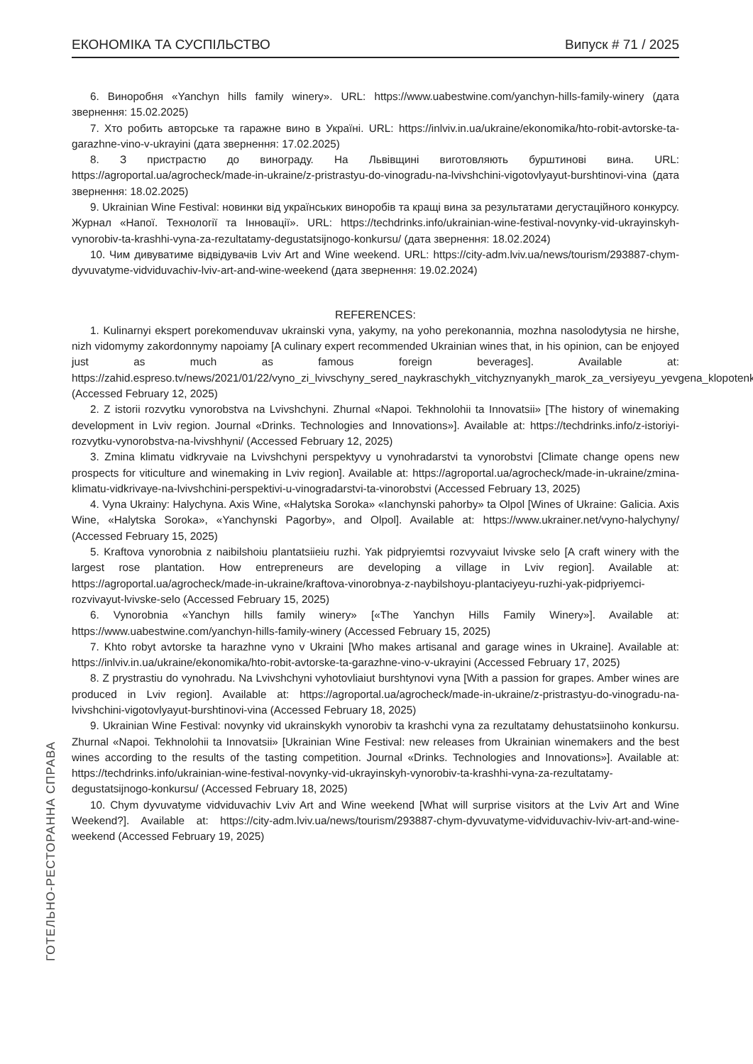ЕКОНОМІКА ТА СУСПІЛЬСТВО Випуск # 71 / 2025
6. Виноробня «Yanchyn hills family winery». URL: https://www.uabestwine.com/yanchyn-hills-family-winery (дата звернення: 15.02.2025)
7. Хто робить авторське та гаражне вино в Україні. URL: https://inlviv.in.ua/ukraine/ekonomika/hto-robit-avtorske-ta-garazhne-vino-v-ukrayini (дата звернення: 17.02.2025)
8. З пристрастю до винограду. На Львівщині виготовляють бурштинові вина. URL: https://agroportal.ua/agrocheck/made-in-ukraine/z-pristrastyu-do-vinogradu-na-lvivshchini-vigotovlyayut-burshtinovi-vina (дата звернення: 18.02.2025)
9. Ukrainian Wine Festival: новинки від українських виноробів та кращі вина за результатами дегустаційного конкурсу. Журнал «Напої. Технології та Інновації». URL: https://techdrinks.info/ukrainian-wine-festival-novynky-vid-ukrayinskyh-vynorobiv-ta-krashhi-vyna-za-rezultatamy-degustatsijnogo-konkursu/ (дата звернення: 18.02.2024)
10. Чим дивуватиме відвідувачів Lviv Art and Wine weekend. URL: https://city-adm.lviv.ua/news/tourism/293887-chym-dyvuvatyme-vidviduvachiv-lviv-art-and-wine-weekend (дата звернення: 19.02.2024)
REFERENCES:
1. Kulinarnyi ekspert porekomenduvav ukrainski vyna, yakymy, na yoho perekonannia, mozhna nasolodytysia ne hirshe, nizh vidomymy zakordonnymy napoiamy [A culinary expert recommended Ukrainian wines that, in his opinion, can be enjoyed just as much as famous foreign beverages]. Available at: https://zahid.espreso.tv/news/2021/01/22/vyno_zi_lvivschyny_sered_naykraschykh_vitchyznyanykh_marok_za_versiyeyu_yevgena_klopotenka (Accessed February 12, 2025)
2. Z istorii rozvytku vynorobstva na Lvivshchyni. Zhurnal «Napoi. Tekhnolohii ta Innovatsii» [The history of winemaking development in Lviv region. Journal «Drinks. Technologies and Innovations»]. Available at: https://techdrinks.info/z-istoriyi-rozvytku-vynorobstva-na-lvivshhyni/ (Accessed February 12, 2025)
3. Zmina klimatu vidkryvaie na Lvivshchyni perspektyvy u vynohradarstvi ta vynorobstvi [Climate change opens new prospects for viticulture and winemaking in Lviv region]. Available at: https://agroportal.ua/agrocheck/made-in-ukraine/zmina-klimatu-vidkrivaye-na-lvivshchini-perspektivi-u-vinogradarstvi-ta-vinorobstvi (Accessed February 13, 2025)
4. Vyna Ukrainy: Halychyna. Axis Wine, «Halytska Soroka» «Ianchynski pahorby» ta Olpol [Wines of Ukraine: Galicia. Axis Wine, «Halytska Soroka», «Yanchynski Pagorby», and Olpol]. Available at: https://www.ukrainer.net/vyno-halychyny/ (Accessed February 15, 2025)
5. Kraftova vynorobnia z naibilshoiu plantatsiieiu ruzhi. Yak pidpryiemtsi rozvyvaiut lvivske selo [A craft winery with the largest rose plantation. How entrepreneurs are developing a village in Lviv region]. Available at: https://agroportal.ua/agrocheck/made-in-ukraine/kraftova-vinorobnya-z-naybilshoyu-plantaciyeyu-ruzhi-yak-pidpriyemci-rozvivayut-lvivske-selo (Accessed February 15, 2025)
6. Vynorobnia «Yanchyn hills family winery» [«The Yanchyn Hills Family Winery»]. Available at: https://www.uabestwine.com/yanchyn-hills-family-winery (Accessed February 15, 2025)
7. Khto robyt avtorske ta harazhne vyno v Ukraini [Who makes artisanal and garage wines in Ukraine]. Available at: https://inlviv.in.ua/ukraine/ekonomika/hto-robit-avtorske-ta-garazhne-vino-v-ukrayini (Accessed February 17, 2025)
8. Z prystrastiu do vynohradu. Na Lvivshchyni vyhotovliaiut burshtynovi vyna [With a passion for grapes. Amber wines are produced in Lviv region]. Available at: https://agroportal.ua/agrocheck/made-in-ukraine/z-pristrastyu-do-vinogradu-na-lvivshchini-vigotovlyayut-burshtinovi-vina (Accessed February 18, 2025)
9. Ukrainian Wine Festival: novynky vid ukrainskykh vynorobiv ta krashchi vyna za rezultatamy dehustatsiinoho konkursu. Zhurnal «Napoi. Tekhnolohii ta Innovatsii» [Ukrainian Wine Festival: new releases from Ukrainian winemakers and the best wines according to the results of the tasting competition. Journal «Drinks. Technologies and Innovations»]. Available at: https://techdrinks.info/ukrainian-wine-festival-novynky-vid-ukrayinskyh-vynorobiv-ta-krashhi-vyna-za-rezultatamy-degustatsijnogo-konkursu/ (Accessed February 18, 2025)
10. Chym dyvuvatyme vidviduvachiv Lviv Art and Wine weekend [What will surprise visitors at the Lviv Art and Wine Weekend?]. Available at: https://city-adm.lviv.ua/news/tourism/293887-chym-dyvuvatyme-vidviduvachiv-lviv-art-and-wine-weekend (Accessed February 19, 2025)
ГОТЕЛЬНО-РЕСТОРАННА СПРАВА